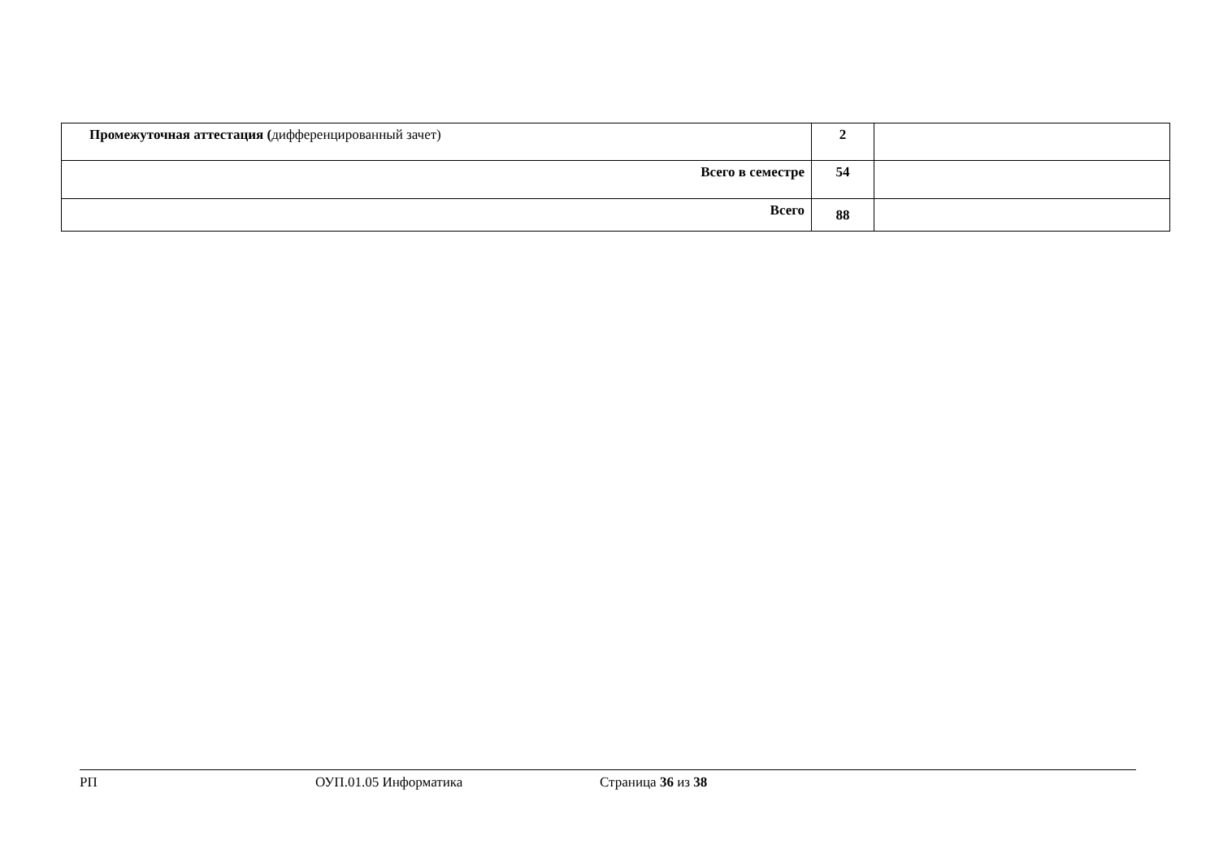| Промежуточная аттестация ( дифференцированный зачет) | 2 | |
| Всего в семестре | 54 | |
| Всего | 88 | |
РП ОУП.01.05 Информатика Страница 36 из 38